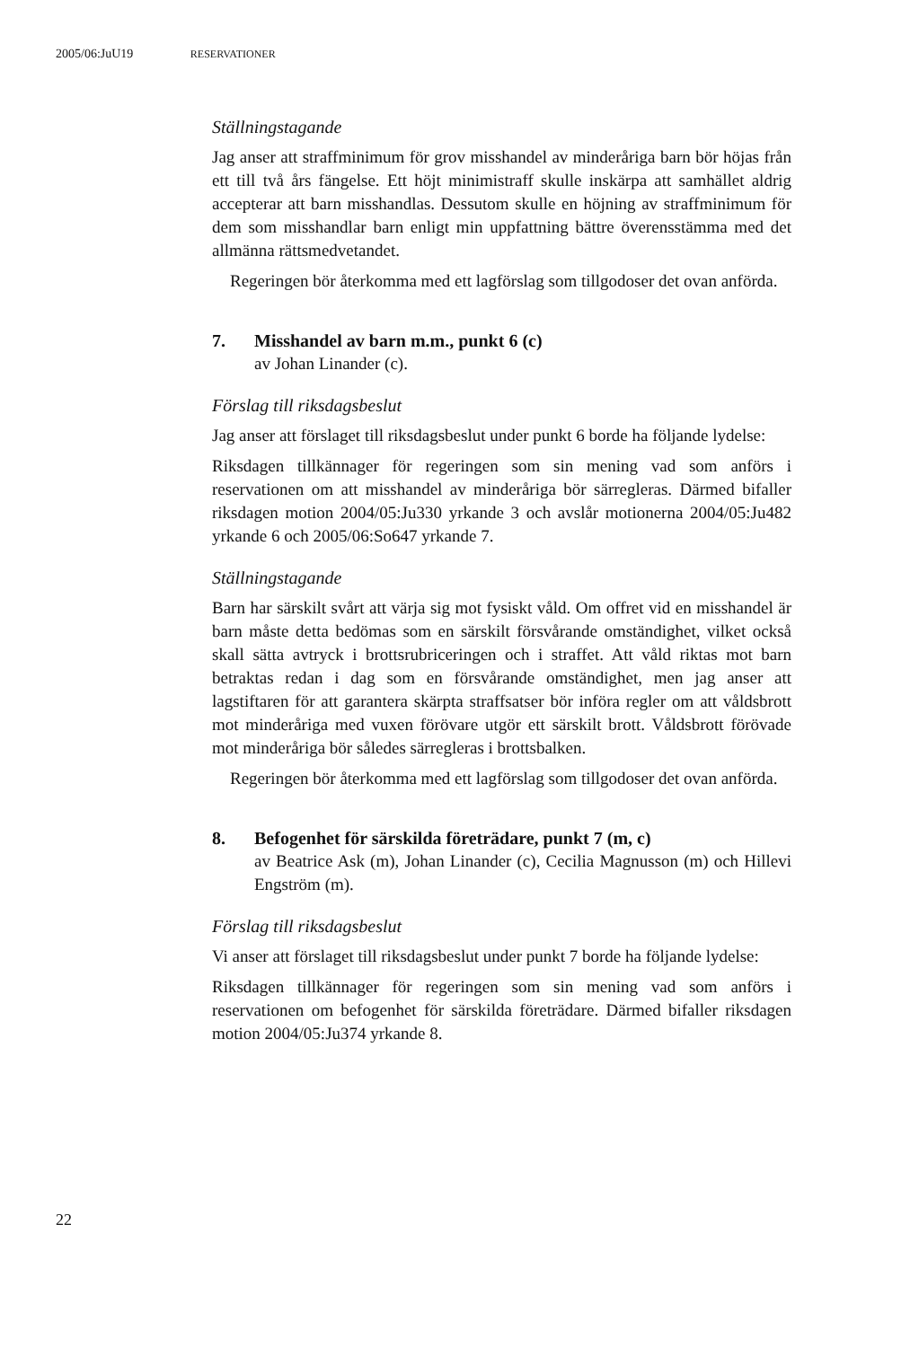2005/06:JuU19 RESERVATIONER
Ställningstagande
Jag anser att straffminimum för grov misshandel av minderåriga barn bör höjas från ett till två års fängelse. Ett höjt minimistraff skulle inskärpa att samhället aldrig accepterar att barn misshandlas. Dessutom skulle en höjning av straffminimum för dem som misshandlar barn enligt min uppfattning bättre överensstämma med det allmänna rättsmedvetandet.
Regeringen bör återkomma med ett lagförslag som tillgodoser det ovan anförda.
7. Misshandel av barn m.m., punkt 6 (c)
av Johan Linander (c).
Förslag till riksdagsbeslut
Jag anser att förslaget till riksdagsbeslut under punkt 6 borde ha följande lydelse:
Riksdagen tillkännager för regeringen som sin mening vad som anförs i reservationen om att misshandel av minderåriga bör särregleras. Därmed bifaller riksdagen motion 2004/05:Ju330 yrkande 3 och avslår motionerna 2004/05:Ju482 yrkande 6 och 2005/06:So647 yrkande 7.
Ställningstagande
Barn har särskilt svårt att värja sig mot fysiskt våld. Om offret vid en misshandel är barn måste detta bedömas som en särskilt försvårande omständighet, vilket också skall sätta avtryck i brottsrubriceringen och i straffet. Att våld riktas mot barn betraktas redan i dag som en försvårande omständighet, men jag anser att lagstiftaren för att garantera skärpta straffsatser bör införa regler om att våldsbrott mot minderåriga med vuxen förövare utgör ett särskilt brott. Våldsbrott förövade mot minderåriga bör således särregleras i brottsbalken.
Regeringen bör återkomma med ett lagförslag som tillgodoser det ovan anförda.
8. Befogenhet för särskilda företrädare, punkt 7 (m, c)
av Beatrice Ask (m), Johan Linander (c), Cecilia Magnusson (m) och Hillevi Engström (m).
Förslag till riksdagsbeslut
Vi anser att förslaget till riksdagsbeslut under punkt 7 borde ha följande lydelse:
Riksdagen tillkännager för regeringen som sin mening vad som anförs i reservationen om befogenhet för särskilda företrädare. Därmed bifaller riksdagen motion 2004/05:Ju374 yrkande 8.
22